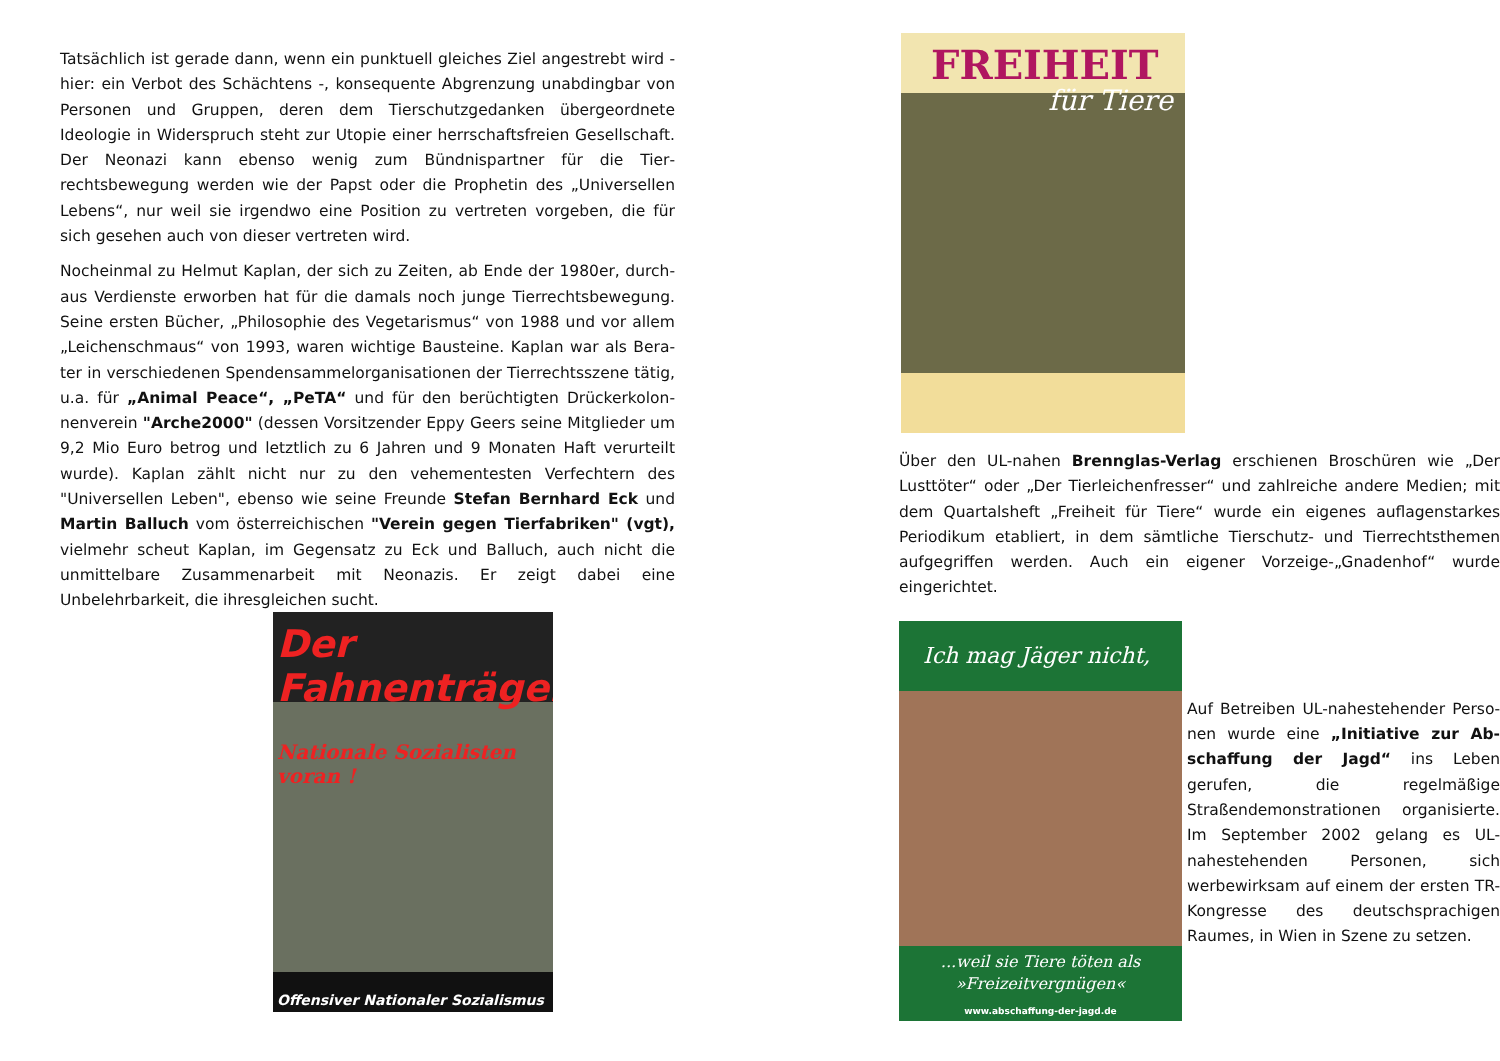Tatsächlich ist gerade dann, wenn ein punktuell gleiches Ziel angestrebt wird - hier: ein Verbot des Schächtens -, konsequente Abgrenzung unabdingbar von Personen und Gruppen, deren dem Tierschutzgedanken übergeordnete Ideologie in Widerspruch steht zur Utopie einer herrschaftsfreien Gesell­schaft. Der Neonazi kann ebenso wenig zum Bündnispartner für die Tier­rechtsbewegung werden wie der Papst oder die Prophetin des „Universellen Lebens“, nur weil sie irgendwo eine Position zu vertreten vorgeben, die für sich gesehen auch von dieser vertreten wird.
Nocheinmal zu Helmut Kaplan, der sich zu Zeiten, ab Ende der 1980er, durch­aus Verdienste erworben hat für die damals noch junge Tierrechtsbewegung. Seine ersten Bücher, „Philosophie des Vegetarismus“ von 1988 und vor allem „Leichenschmaus“ von 1993, waren wichtige Bausteine. Kaplan war als Bera­ter in verschiedenen Spendensammelorganisationen der Tierrechtsszene tä­tig, u.a. für „Animal Peace“, „PeTA“ und für den berüchtigten Drückerkolon­nenverein "Arche2000" (dessen Vorsitzender Eppy Geers seine Mitglieder um 9,2 Mio Euro betrog und letztlich zu 6 Jahren und 9 Monaten Haft verurteilt wurde). Kaplan zählt nicht nur zu den vehementesten Verfechtern des "Universellen Leben", ebenso wie seine Freunde Stefan Bernhard Eck und Martin Balluch vom österreichischen "Verein gegen Tierfabriken" (vgt), viel­mehr scheut Kaplan, im Gegensatz zu Eck und Balluch, auch nicht die unmit­telbare Zusammenarbeit mit Neonazis. Er zeigt dabei eine Unbelehrbarkeit, die ihresgleichen sucht.
Der Fahnenträger
Nationale Sozialisten voran !
Offensiver Nationaler Sozialismus
FREIHEIT
für Tiere
Über den UL-nahen Brennglas-Verlag erschienen Broschüren wie „Der Lust­töter“ oder „Der Tierleichenfresser“ und zahlreiche andere Medien; mit dem Quartalsheft „Freiheit für Tiere“ wurde ein eigenes auflagenstarkes Periodi­kum etabliert, in dem sämtliche Tierschutz- und Tierrechtsthemen aufgegrif­fen werden. Auch ein eigener Vorzeige-„Gnadenhof“ wurde eingerichtet.
Ich mag Jäger nicht,
...weil sie Tiere töten als »Freizeitvergnügen«
www.abschaffung-der-jagd.de
Auf Betreiben UL-nahestehender Perso­nen wurde eine „Initiative zur Ab­schaffung der Jagd“ ins Leben gerufen, die regelmäßige Straßendemonstratio­nen organisierte. Im September 2002 gelang es UL-nahestehenden Personen, sich werbewirksam auf einem der ers­ten TR-Kongresse des deutschsprachi­gen Raumes, in Wien in Szene zu set­zen.